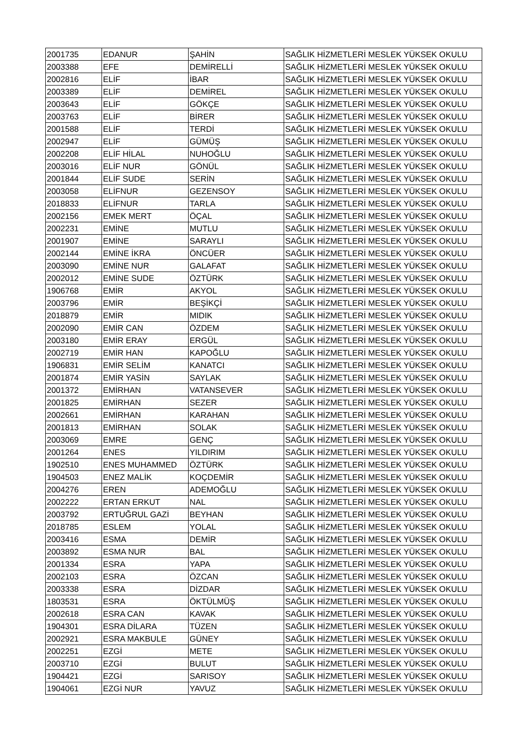| 2001735 | EDANUR | ŞAHİN | SAĞLIK HİZMETLERİ MESLEK YÜKSEK OKULU |
| 2003388 | EFE | DEMİRELLİ | SAĞLIK HİZMETLERİ MESLEK YÜKSEK OKULU |
| 2002816 | ELİF | İBAR | SAĞLIK HİZMETLERİ MESLEK YÜKSEK OKULU |
| 2003389 | ELİF | DEMİREL | SAĞLIK HİZMETLERİ MESLEK YÜKSEK OKULU |
| 2003643 | ELİF | GÖKÇE | SAĞLIK HİZMETLERİ MESLEK YÜKSEK OKULU |
| 2003763 | ELİF | BİRER | SAĞLIK HİZMETLERİ MESLEK YÜKSEK OKULU |
| 2001588 | ELİF | TERDİ | SAĞLIK HİZMETLERİ MESLEK YÜKSEK OKULU |
| 2002947 | ELİF | GÜMÜŞ | SAĞLIK HİZMETLERİ MESLEK YÜKSEK OKULU |
| 2002208 | ELİF HİLAL | NUHOĞLU | SAĞLIK HİZMETLERİ MESLEK YÜKSEK OKULU |
| 2003016 | ELİF NUR | GÖNÜL | SAĞLIK HİZMETLERİ MESLEK YÜKSEK OKULU |
| 2001844 | ELİF SUDE | SERİN | SAĞLIK HİZMETLERİ MESLEK YÜKSEK OKULU |
| 2003058 | ELİFNUR | GEZENSOY | SAĞLIK HİZMETLERİ MESLEK YÜKSEK OKULU |
| 2018833 | ELİFNUR | TARLA | SAĞLIK HİZMETLERİ MESLEK YÜKSEK OKULU |
| 2002156 | EMEK MERT | ÖÇAL | SAĞLIK HİZMETLERİ MESLEK YÜKSEK OKULU |
| 2002231 | EMİNE | MUTLU | SAĞLIK HİZMETLERİ MESLEK YÜKSEK OKULU |
| 2001907 | EMİNE | SARAYLI | SAĞLIK HİZMETLERİ MESLEK YÜKSEK OKULU |
| 2002144 | EMİNE İKRA | ÖNCÜER | SAĞLIK HİZMETLERİ MESLEK YÜKSEK OKULU |
| 2003090 | EMİNE NUR | GALAFAT | SAĞLIK HİZMETLERİ MESLEK YÜKSEK OKULU |
| 2002012 | EMİNE SUDE | ÖZTÜRK | SAĞLIK HİZMETLERİ MESLEK YÜKSEK OKULU |
| 1906768 | EMİR | AKYOL | SAĞLIK HİZMETLERİ MESLEK YÜKSEK OKULU |
| 2003796 | EMİR | BEŞİKÇİ | SAĞLIK HİZMETLERİ MESLEK YÜKSEK OKULU |
| 2018879 | EMİR | MIDIK | SAĞLIK HİZMETLERİ MESLEK YÜKSEK OKULU |
| 2002090 | EMİR CAN | ÖZDEM | SAĞLIK HİZMETLERİ MESLEK YÜKSEK OKULU |
| 2003180 | EMİR ERAY | ERGÜL | SAĞLIK HİZMETLERİ MESLEK YÜKSEK OKULU |
| 2002719 | EMİR HAN | KAPOĞLU | SAĞLIK HİZMETLERİ MESLEK YÜKSEK OKULU |
| 1906831 | EMİR SELİM | KANATCI | SAĞLIK HİZMETLERİ MESLEK YÜKSEK OKULU |
| 2001874 | EMİR YASİN | SAYLAK | SAĞLIK HİZMETLERİ MESLEK YÜKSEK OKULU |
| 2001372 | EMİRHAN | VATANSEVER | SAĞLIK HİZMETLERİ MESLEK YÜKSEK OKULU |
| 2001825 | EMİRHAN | SEZER | SAĞLIK HİZMETLERİ MESLEK YÜKSEK OKULU |
| 2002661 | EMİRHAN | KARAHAN | SAĞLIK HİZMETLERİ MESLEK YÜKSEK OKULU |
| 2001813 | EMİRHAN | SOLAK | SAĞLIK HİZMETLERİ MESLEK YÜKSEK OKULU |
| 2003069 | EMRE | GENÇ | SAĞLIK HİZMETLERİ MESLEK YÜKSEK OKULU |
| 2001264 | ENES | YILDIRIM | SAĞLIK HİZMETLERİ MESLEK YÜKSEK OKULU |
| 1902510 | ENES MUHAMMED | ÖZTÜRK | SAĞLIK HİZMETLERİ MESLEK YÜKSEK OKULU |
| 1904503 | ENEZ MALİK | KOÇDEMİR | SAĞLIK HİZMETLERİ MESLEK YÜKSEK OKULU |
| 2004276 | EREN | ADEMOĞLU | SAĞLIK HİZMETLERİ MESLEK YÜKSEK OKULU |
| 2002222 | ERTAN ERKUT | NAL | SAĞLIK HİZMETLERİ MESLEK YÜKSEK OKULU |
| 2003792 | ERTUĞRUL GAZİ | BEYHAN | SAĞLIK HİZMETLERİ MESLEK YÜKSEK OKULU |
| 2018785 | ESLEM | YOLAL | SAĞLIK HİZMETLERİ MESLEK YÜKSEK OKULU |
| 2003416 | ESMA | DEMİR | SAĞLIK HİZMETLERİ MESLEK YÜKSEK OKULU |
| 2003892 | ESMA NUR | BAL | SAĞLIK HİZMETLERİ MESLEK YÜKSEK OKULU |
| 2001334 | ESRA | YAPA | SAĞLIK HİZMETLERİ MESLEK YÜKSEK OKULU |
| 2002103 | ESRA | ÖZCAN | SAĞLIK HİZMETLERİ MESLEK YÜKSEK OKULU |
| 2003338 | ESRA | DİZDAR | SAĞLIK HİZMETLERİ MESLEK YÜKSEK OKULU |
| 1803531 | ESRA | ÖKTÜLMÜŞ | SAĞLIK HİZMETLERİ MESLEK YÜKSEK OKULU |
| 2002618 | ESRA CAN | KAVAK | SAĞLIK HİZMETLERİ MESLEK YÜKSEK OKULU |
| 1904301 | ESRA DİLARA | TÜZEN | SAĞLIK HİZMETLERİ MESLEK YÜKSEK OKULU |
| 2002921 | ESRA MAKBULE | GÜNEY | SAĞLIK HİZMETLERİ MESLEK YÜKSEK OKULU |
| 2002251 | EZGİ | METE | SAĞLIK HİZMETLERİ MESLEK YÜKSEK OKULU |
| 2003710 | EZGİ | BULUT | SAĞLIK HİZMETLERİ MESLEK YÜKSEK OKULU |
| 1904421 | EZGİ | SARISOY | SAĞLIK HİZMETLERİ MESLEK YÜKSEK OKULU |
| 1904061 | EZGİ NUR | YAVUZ | SAĞLIK HİZMETLERİ MESLEK YÜKSEK OKULU |